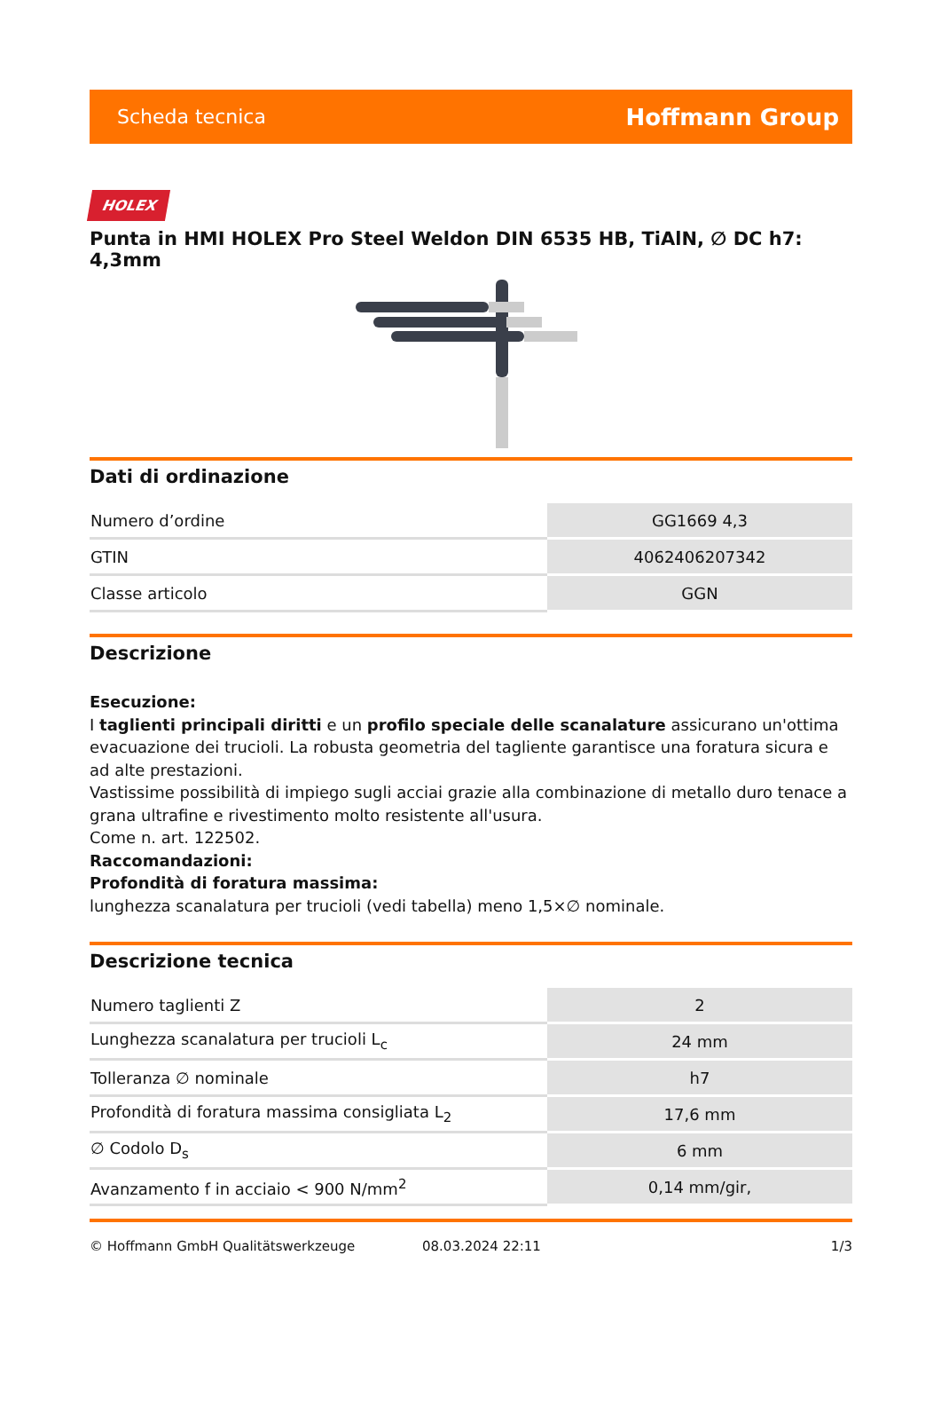Scheda tecnica Hoffmann Group
HOLEX
Punta in HMI HOLEX Pro Steel Weldon DIN 6535 HB, TiAlN, ∅ DC h7: 4,3mm
Dati di ordinazione
| Numero d’ordine | GG1669 4,3 |
| GTIN | 4062406207342 |
| Classe articolo | GGN |
Descrizione
Esecuzione:
I taglienti principali diritti e un profilo speciale delle scanalature assicurano un'ottima evacuazione dei trucioli. La robusta geometria del tagliente garantisce una foratura sicura e ad alte prestazioni.
Vastissime possibilità di impiego sugli acciai grazie alla combinazione di metallo duro tenace a grana ultrafine e rivestimento molto resistente all'usura.
Come n. art. 122502.
Raccomandazioni:
Profondità di foratura massima:
lunghezza scanalatura per trucioli (vedi tabella) meno 1,5×∅ nominale.
Descrizione tecnica
| Numero taglienti Z | 2 |
| Lunghezza scanalatura per trucioli L<sub>c</sub> | 24 mm |
| Tolleranza ∅ nominale | h7 |
| Profondità di foratura massima consigliata L<sub>2</sub> | 17,6 mm |
| ∅ Codolo D<sub>s</sub> | 6 mm |
| Avanzamento f in acciaio < 900 N/mm<sup>2</sup> | 0,14 mm/gir, |
© Hoffmann GmbH Qualitätswerkzeuge 08.03.2024 22:11 1/3